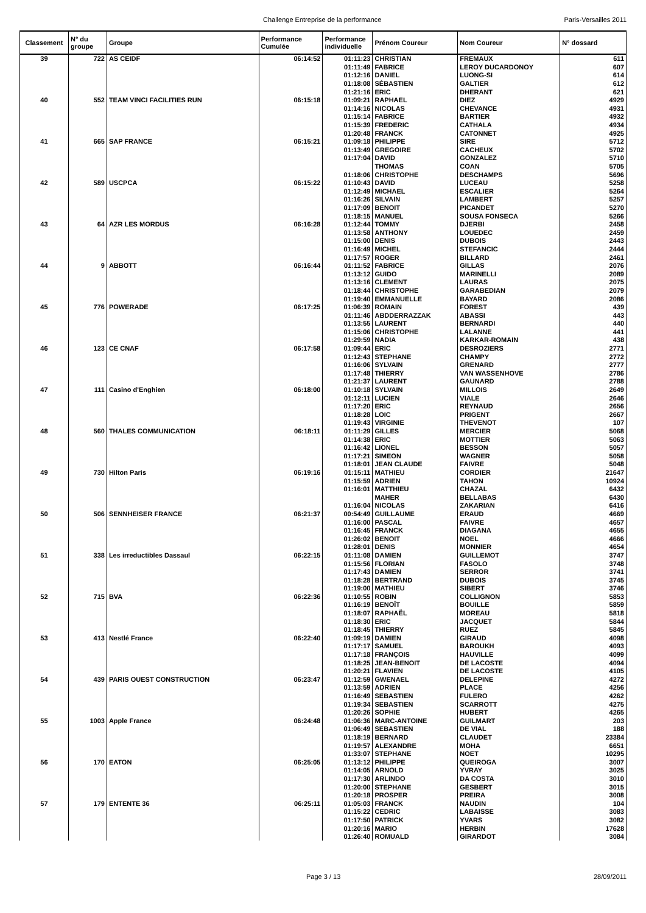Challenge Entreprise de la performance Paris-Versailles 2011
| Classement | N° du groupe | Groupe | Performance Cumulée | Performance individuelle | Prénom Coureur | Nom Coureur | N° dossard |
| --- | --- | --- | --- | --- | --- | --- | --- |
| 39 | 722 | AS CEIDF | 06:14:52 | 01:11:23 | CHRISTIAN | FREMAUX | 611 |
| | | | | 01:11:49 | FABRICE | LEROY DUCARDONOY | 607 |
| | | | | 01:12:16 | DANIEL | LUONG-SI | 614 |
| | | | | 01:18:08 | SÉBASTIEN | GALTIER | 612 |
| | | | | 01:21:16 | ERIC | DHERANT | 621 |
| 40 | 552 | TEAM VINCI FACILITIES RUN | 06:15:18 | 01:09:21 | RAPHAEL | DIEZ | 4929 |
| | | | | 01:14:16 | NICOLAS | CHEVANCE | 4931 |
| | | | | 01:15:14 | FABRICE | BARTIER | 4932 |
| | | | | 01:15:39 | FREDERIC | CATHALA | 4934 |
| | | | | 01:20:48 | FRANCK | CATONNET | 4925 |
| 41 | 665 | SAP FRANCE | 06:15:21 | 01:09:18 | PHILIPPE | SIRE | 5712 |
| | | | | 01:13:49 | GREGOIRE | CACHEUX | 5702 |
| | | | | 01:17:04 | DAVID | GONZALEZ | 5710 |
| | | | | | THOMAS | COAN | 5705 |
| | | | | 01:18:06 | CHRISTOPHE | DESCHAMPS | 5696 |
| 42 | 589 | USCPCA | 06:15:22 | 01:10:43 | DAVID | LUCEAU | 5258 |
| | | | | 01:12:49 | MICHAEL | ESCALIER | 5264 |
| | | | | 01:16:26 | SILVAIN | LAMBERT | 5257 |
| | | | | 01:17:09 | BENOIT | PICANDET | 5270 |
| | | | | 01:18:15 | MANUEL | SOUSA FONSECA | 5266 |
| 43 | 64 | AZR LES MORDUS | 06:16:28 | 01:12:44 | TOMMY | DJERBI | 2458 |
| | | | | 01:13:58 | ANTHONY | LOUEDEC | 2459 |
| | | | | 01:15:00 | DENIS | DUBOIS | 2443 |
| | | | | 01:16:49 | MICHEL | STEFANCIC | 2444 |
| | | | | 01:17:57 | ROGER | BILLARD | 2461 |
| 44 | 9 | ABBOTT | 06:16:44 | 01:11:52 | FABRICE | GILLAS | 2076 |
| | | | | 01:13:12 | GUIDO | MARINELLI | 2089 |
| | | | | 01:13:16 | CLEMENT | LAURAS | 2075 |
| | | | | 01:18:44 | CHRISTOPHE | GARABEDIAN | 2079 |
| | | | | 01:19:40 | EMMANUELLE | BAYARD | 2086 |
| 45 | 776 | POWERADE | 06:17:25 | 01:06:39 | ROMAIN | FOREST | 439 |
| | | | | 01:11:46 | ABDDERRAZZAK | ABASSI | 443 |
| | | | | 01:13:55 | LAURENT | BERNARDI | 440 |
| | | | | 01:15:06 | CHRISTOPHE | LALANNE | 441 |
| | | | | 01:29:59 | NADIA | KARKAR-ROMAIN | 438 |
| 46 | 123 | CE CNAF | 06:17:58 | 01:09:44 | ERIC | DESROZIERS | 2771 |
| | | | | 01:12:43 | STEPHANE | CHAMPY | 2772 |
| | | | | 01:16:06 | SYLVAIN | GRENARD | 2777 |
| | | | | 01:17:48 | THIERRY | VAN WASSENHOVE | 2786 |
| | | | | 01:21:37 | LAURENT | GAUNARD | 2788 |
| 47 | 111 | Casino d'Enghien | 06:18:00 | 01:10:18 | SYLVAIN | MILLOIS | 2649 |
| | | | | 01:12:11 | LUCIEN | VIALE | 2646 |
| | | | | 01:17:20 | ERIC | REYNAUD | 2656 |
| | | | | 01:18:28 | LOIC | PRIGENT | 2667 |
| | | | | 01:19:43 | VIRGINIE | THEVENOT | 107 |
| 48 | 560 | THALES COMMUNICATION | 06:18:11 | 01:11:29 | GILLES | MERCIER | 5068 |
| | | | | 01:14:38 | ERIC | MOTTIER | 5063 |
| | | | | 01:16:42 | LIONEL | BESSON | 5057 |
| | | | | 01:17:21 | SIMEON | WAGNER | 5058 |
| | | | | 01:18:01 | JEAN CLAUDE | FAIVRE | 5048 |
| 49 | 730 | Hilton Paris | 06:19:16 | 01:15:11 | MATHIEU | CORDIER | 21647 |
| | | | | 01:15:59 | ADRIEN | TAHON | 10924 |
| | | | | 01:16:01 | MATTHIEU | CHAZAL | 6432 |
| | | | | | MAHER | BELLABAS | 6430 |
| | | | | 01:16:04 | NICOLAS | ZAKARIAN | 6416 |
| 50 | 506 | SENNHEISER FRANCE | 06:21:37 | 00:54:49 | GUILLAUME | ERAUD | 4669 |
| | | | | 01:16:00 | PASCAL | FAIVRE | 4657 |
| | | | | 01:16:45 | FRANCK | DIAGANA | 4655 |
| | | | | 01:26:02 | BENOIT | NOEL | 4666 |
| | | | | 01:28:01 | DENIS | MONNIER | 4654 |
| 51 | 338 | Les irreductibles Dassaul | 06:22:15 | 01:11:08 | DAMIEN | GUILLEMOT | 3747 |
| | | | | 01:15:56 | FLORIAN | FASOLO | 3748 |
| | | | | 01:17:43 | DAMIEN | SERROR | 3741 |
| | | | | 01:18:28 | BERTRAND | DUBOIS | 3745 |
| | | | | 01:19:00 | MATHIEU | SIBERT | 3746 |
| 52 | 715 | BVA | 06:22:36 | 01:10:55 | ROBIN | COLLIGNON | 5853 |
| | | | | 01:16:19 | BENOÎT | BOUILLE | 5859 |
| | | | | 01:18:07 | RAPHAËL | MOREAU | 5818 |
| | | | | 01:18:30 | ERIC | JACQUET | 5844 |
| | | | | 01:18:45 | THIERRY | RUEZ | 5845 |
| 53 | 413 | Nestlé France | 06:22:40 | 01:09:19 | DAMIEN | GIRAUD | 4098 |
| | | | | 01:17:17 | SAMUEL | BAROUKH | 4093 |
| | | | | 01:17:18 | FRANÇOIS | HAUVILLE | 4099 |
| | | | | 01:18:25 | JEAN-BENOIT | DE LACOSTE | 4094 |
| | | | | 01:20:21 | FLAVIEN | DE LACOSTE | 4105 |
| 54 | 439 | PARIS OUEST CONSTRUCTION | 06:23:47 | 01:12:59 | GWENAEL | DELEPINE | 4272 |
| | | | | 01:13:59 | ADRIEN | PLACE | 4256 |
| | | | | 01:16:49 | SEBASTIEN | FULERO | 4262 |
| | | | | 01:19:34 | SEBASTIEN | SCARROTT | 4275 |
| | | | | 01:20:26 | SOPHIE | HUBERT | 4265 |
| 55 | 1003 | Apple France | 06:24:48 | 01:06:36 | MARC-ANTOINE | GUILMART | 203 |
| | | | | 01:06:49 | SEBASTIEN | DE VIAL | 188 |
| | | | | 01:18:19 | BERNARD | CLAUDET | 23384 |
| | | | | 01:19:57 | ALEXANDRE | MOHA | 6651 |
| | | | | 01:33:07 | STEPHANE | NOET | 10295 |
| 56 | 170 | EATON | 06:25:05 | 01:13:12 | PHILIPPE | QUEIROGA | 3007 |
| | | | | 01:14:05 | ARNOLD | YVRAY | 3025 |
| | | | | 01:17:30 | ARLINDO | DA COSTA | 3010 |
| | | | | 01:20:00 | STEPHANE | GESBERT | 3015 |
| | | | | 01:20:18 | PROSPER | PREIRA | 3008 |
| 57 | 179 | ENTENTE 36 | 06:25:11 | 01:05:03 | FRANCK | NAUDIN | 104 |
| | | | | 01:15:22 | CEDRIC | LABAISSE | 3083 |
| | | | | 01:17:50 | PATRICK | YVARS | 3082 |
| | | | | 01:20:16 | MARIO | HERBIN | 17628 |
| | | | | 01:26:40 | ROMUALD | GIRARDOT | 3084 |
Page 3 / 13 28/09/2011